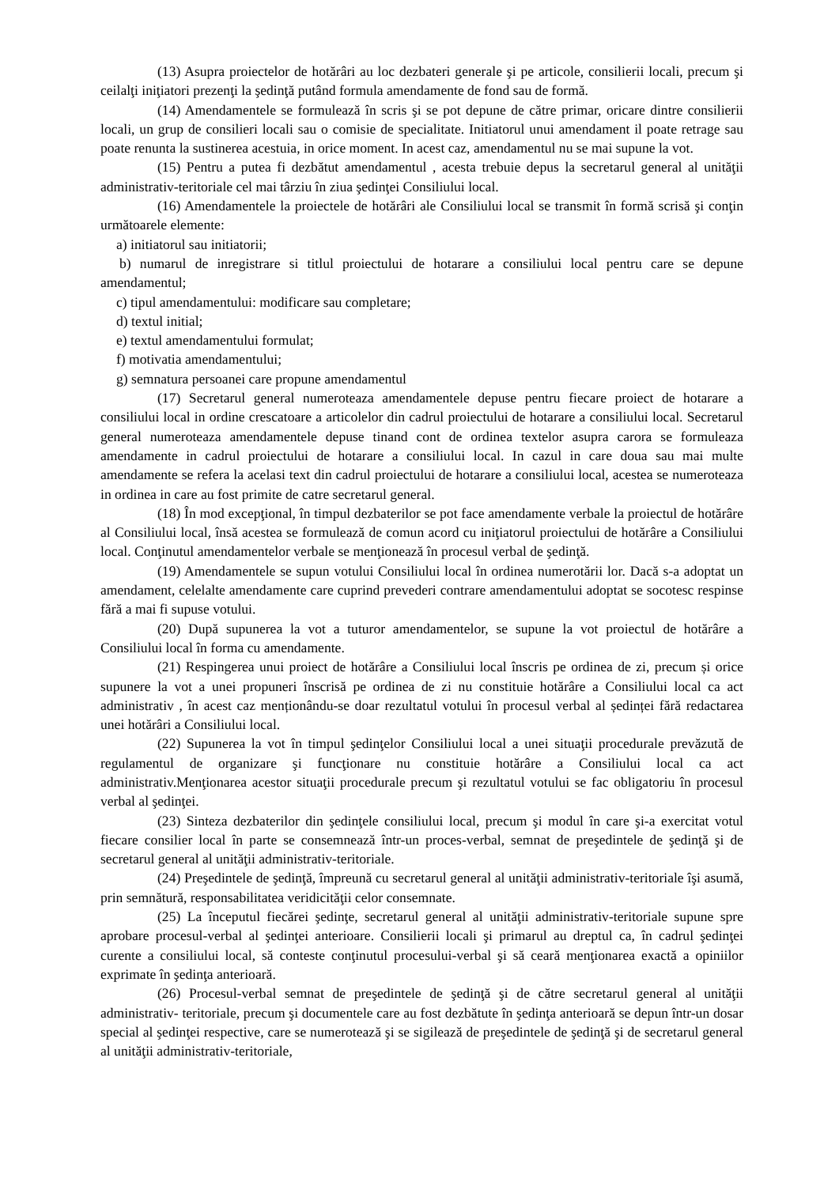(13) Asupra proiectelor de hotărâri au loc dezbateri generale şi pe articole, consilierii locali, precum şi ceilalţi iniţiatori prezenţi la şedinţă putând formula amendamente de fond sau de formă.
(14) Amendamentele se formulează în scris şi se pot depune de către primar, oricare dintre consilierii locali, un grup de consilieri locali sau o comisie de specialitate. Initiatorul unui amendament il poate retrage sau poate renunta la sustinerea acestuia, in orice moment. In acest caz, amendamentul nu se mai supune la vot.
(15) Pentru a putea fi dezbătut amendamentul , acesta trebuie depus la secretarul general al unităţii administrativ-teritoriale cel mai târziu în ziua şedinţei Consiliului local.
(16) Amendamentele la proiectele de hotărâri ale Consiliului local se transmit în formă scrisă şi conţin următoarele elemente:
a) initiatorul sau initiatorii;
b) numarul de inregistrare si titlul proiectului de hotarare a consiliului local pentru care se depune amendamentul;
c) tipul amendamentului: modificare sau completare;
d) textul initial;
e) textul amendamentului formulat;
f) motivatia amendamentului;
g) semnatura persoanei care propune amendamentul
(17) Secretarul general numeroteaza amendamentele depuse pentru fiecare proiect de hotarare a consiliului local in ordine crescatoare a articolelor din cadrul proiectului de hotarare a consiliului local. Secretarul general numeroteaza amendamentele depuse tinand cont de ordinea textelor asupra carora se formuleaza amendamente in cadrul proiectului de hotarare a consiliului local. In cazul in care doua sau mai multe amendamente se refera la acelasi text din cadrul proiectului de hotarare a consiliului local, acestea se numeroteaza in ordinea in care au fost primite de catre secretarul general.
(18) În mod excepţional, în timpul dezbaterilor se pot face amendamente verbale la proiectul de hotărâre al Consiliului local, însă acestea se formulează de comun acord cu iniţiatorul proiectului de hotărâre a Consiliului local. Conţinutul amendamentelor verbale se menţionează în procesul verbal de şedinţă.
(19) Amendamentele se supun votului Consiliului local în ordinea numerotării lor. Dacă s-a adoptat un amendament, celelalte amendamente care cuprind prevederi contrare amendamentului adoptat se socotesc respinse fără a mai fi supuse votului.
(20) După supunerea la vot a tuturor amendamentelor, se supune la vot proiectul de hotărâre a Consiliului local în forma cu amendamente.
(21) Respingerea unui proiect de hotărâre a Consiliului local înscris pe ordinea de zi, precum și orice supunere la vot a unei propuneri înscrisă pe ordinea de zi nu constituie hotărâre a Consiliului local ca act administrativ , în acest caz menționându-se doar rezultatul votului în procesul verbal al ședinței fără redactarea unei hotărâri a Consiliului local.
(22) Supunerea la vot în timpul şedinţelor Consiliului local a unei situaţii procedurale prevăzută de regulamentul de organizare şi funcţionare nu constituie hotărâre a Consiliului local ca act administrativ.Menţionarea acestor situaţii procedurale precum şi rezultatul votului se fac obligatoriu în procesul verbal al şedinţei.
(23) Sinteza dezbaterilor din şedinţele consiliului local, precum şi modul în care şi-a exercitat votul fiecare consilier local în parte se consemnează într-un proces-verbal, semnat de preşedintele de şedinţă şi de secretarul general al unităţii administrativ-teritoriale.
(24) Preşedintele de şedinţă, împreună cu secretarul general al unităţii administrativ-teritoriale îşi asumă, prin semnătură, responsabilitatea veridicităţii celor consemnate.
(25) La începutul fiecărei şedinţe, secretarul general al unităţii administrativ-teritoriale supune spre aprobare procesul-verbal al şedinţei anterioare. Consilierii locali şi primarul au dreptul ca, în cadrul şedinţei curente a consiliului local, să conteste conţinutul procesului-verbal şi să ceară menţionarea exactă a opiniilor exprimate în şedinţa anterioară.
(26) Procesul-verbal semnat de preşedintele de şedinţă şi de către secretarul general al unităţii administrativ- teritoriale, precum şi documentele care au fost dezbătute în şedinţa anterioară se depun într-un dosar special al şedinţei respective, care se numerotează şi se sigilează de preşedintele de şedinţă şi de secretarul general al unităţii administrativ-teritoriale,